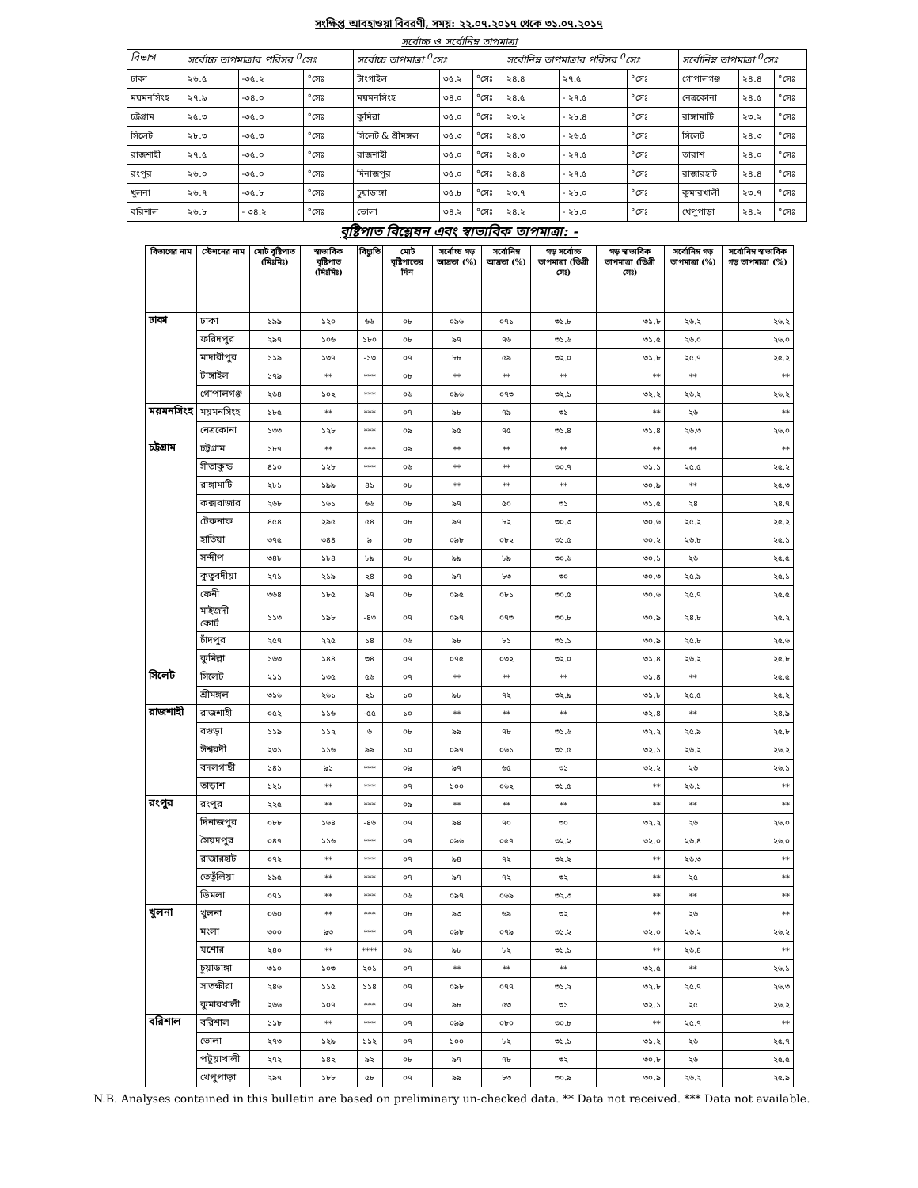সংক্ষিপ্ত আবহাওয়া বিবরণী, সময়: ২২.০৭.২০১৭ থেকে ৩১.০৭.২০১৭
সর্বোচ্চ ও সর্বোনিম্ন তাপমাত্রা
| বিভাগ | সর্বোচ্চ তাপমাত্রার পরিসর <sup>0</sup>সেঃ | | | সর্বোচ্চ তাপমাত্রা <sup>0</sup>সেঃ | | | সর্বোনিম্ন তাপমাত্রার পরিসর <sup>0</sup>সেঃ | | | সর্বোনিম্ন তাপমাত্রা <sup>0</sup>সেঃ | | |
| --- | --- | --- | --- | --- | --- | --- | --- | --- | --- | --- | --- | --- |
| ঢাকা | ২৬.৫ | -৩৫.২ | °সেঃ | টাংগাইল | ৩৫.২ | °সেঃ | ২৪.৪ | ২৭.৫ | °সেঃ | গোপালগঞ্জ | ২৪.৪ | °সেঃ |
| ময়মনসিংহ | ২৭.৯ | -৩৪.০ | °সেঃ | ময়মনসিংহ | ৩৪.০ | °সেঃ | ২৪.৫ | - ২৭.৫ | °সেঃ | নেত্রকোনা | ২৪.৫ | °সেঃ |
| চট্টগ্রাম | ২৫.৩ | -৩৫.০ | °সেঃ | কুমিল্লা | ৩৫.০ | °সেঃ | ২৩.২ | - ২৮.৪ | °সেঃ | রাঙ্গামাটি | ২৩.২ | °সেঃ |
| সিলেট | ২৮.৩ | -৩৫.৩ | °সেঃ | সিলেট & শ্রীমঙ্গল | ৩৫.৩ | °সেঃ | ২৪.৩ | - ২৬.৫ | °সেঃ | সিলেট | ২৪.৩ | °সেঃ |
| রাজশাহী | ২৭.৫ | -৩৫.০ | °সেঃ | রাজশাহী | ৩৫.০ | °সেঃ | ২৪.০ | - ২৭.৫ | °সেঃ | তারাশ | ২৪.০ | °সেঃ |
| রংপুর | ২৬.০ | -৩৫.০ | °সেঃ | দিনাজপুর | ৩৫.০ | °সেঃ | ২৪.৪ | - ২৭.৫ | °সেঃ | রাজারহাট | ২৪.৪ | °সেঃ |
| খুলনা | ২৬.৭ | -৩৫.৮ | °সেঃ | চুয়াডাঙ্গা | ৩৫.৮ | °সেঃ | ২৩.৭ | - ২৮.০ | °সেঃ | কুমারখালী | ২৩.৭ | °সেঃ |
| বরিশাল | ২৬.৮ | - ৩৪.২ | °সেঃ | ভোলা | ৩৪.২ | °সেঃ | ২৪.২ | - ২৮.০ | °সেঃ | খেপুপাড়া | ২৪.২ | °সেঃ |
বৃষ্টিপাত বিশ্লেষন এবং স্বাভাবিক তাপমাত্রা: -
| বিভাগের নাম | স্টেশনের নাম | মোট বৃষ্টিপাত (মিঃমিঃ) | স্বাভাবিক বৃষ্টিপাত (মিঃমিঃ) | বিচ্যুতি | মোট বৃষ্টিপাতের দিন | সর্বোচ্চ গড় আদ্রতা (%) | সর্বোনিম্ন আদ্রতা (%) | গড় সর্বোচ্চ তাপমাত্রা (ডিগ্রী সেঃ) | গড় স্বাভাবিক তাপমাত্রা (ডিগ্রী সেঃ) | সর্বোনিম্ন গড় তাপমাত্রা (%) | সর্বোনিম্ন স্বাভাবিক গড় তাপমাত্রা (%) |
| --- | --- | --- | --- | --- | --- | --- | --- | --- | --- | --- | --- |
| ঢাকা | ঢাকা | ১৯৯ | ১২০ | ৬৬ | ০৮ | ০৯৬ | ০৭১ | ৩১.৮ | ৩১.৮ | ২৬.২ | ২৬.২ |
| | ফরিদপুর | ২৯৭ | ১০৬ | ১৮০ | ০৮ | ৯৭ | ৭৬ | ৩১.৬ | ৩১.৫ | ২৬.০ | ২৬.০ |
| | মাদারীপুর | ১১৯ | ১৩৭ | -১৩ | ০৭ | ৮৮ | ৫৯ | ৩২.০ | ৩১.৮ | ২৫.৭ | ২৫.২ |
| | টাঙ্গাইল | ১৭৯ | ** | *** | ০৮ | ** | ** | ** | ** | ** | ** |
| | গোপালগঞ্জ | ২৬৪ | ১০২ | *** | ০৬ | ০৯৬ | ০৭৩ | ৩২.১ | ৩২.২ | ২৬.২ | ২৬.২ |
| ময়মনসিংহ | ময়মনসিংহ | ১৮৫ | ** | *** | ০৭ | ৯৮ | ৭৯ | ৩১ | ** | ২৬ | ** |
| | নেত্রকোনা | ১৩৩ | ১২৮ | *** | ০৯ | ৯৫ | ৭৫ | ৩১.৪ | ৩১.৪ | ২৬.৩ | ২৬.০ |
| চট্টগ্রাম | চট্টগ্রাম | ১৮৭ | ** | *** | ০৯ | ** | ** | ** | ** | ** | ** |
| | সীতাকুন্ড | ৪১০ | ১২৮ | *** | ০৬ | ** | ** | ৩০.৭ | ৩১.১ | ২৫.৫ | ২৫.২ |
| | রাঙ্গামাটি | ২৮১ | ১৯৯ | ৪১ | ০৮ | ** | ** | ** | ৩০.৯ | ** | ২৫.৩ |
| | কক্সবাজার | ২৬৮ | ১৬১ | ৬৬ | ০৮ | ৯৭ | ৫০ | ৩১ | ৩১.৫ | ২৪ | ২৪.৭ |
| | টেকনাফ | ৪৫৪ | ২৯৫ | ৫৪ | ০৮ | ৯৭ | ৮২ | ৩০.৩ | ৩০.৬ | ২৫.২ | ২৫.২ |
| | হাতিয়া | ৩৭৫ | ৩৪৪ | ৯ | ০৮ | ০৯৮ | ০৮২ | ৩১.৫ | ৩০.২ | ২৬.৮ | ২৫.১ |
| | সন্দীপ | ৩৪৮ | ১৮৪ | ৮৯ | ০৮ | ৯৯ | ৮৯ | ৩০.৬ | ৩০.১ | ২৬ | ২৫.৫ |
| | কুতুবদীয়া | ২৭১ | ২১৯ | ২৪ | ০৫ | ৯৭ | ৮৩ | ৩০ | ৩০.৩ | ২৫.৯ | ২৫.১ |
| | ফেনী | ৩৬৪ | ১৮৫ | ৯৭ | ০৮ | ০৯৫ | ০৮১ | ৩০.৫ | ৩০.৬ | ২৫.৭ | ২৫.৫ |
| | মাইজদী কোর্ট | ১১৩ | ১৯৮ | -৪৩ | ০৭ | ০৯৭ | ০৭৩ | ৩০.৮ | ৩০.৯ | ২৪.৮ | ২৫.২ |
| | চাঁদপুর | ২৫৭ | ২২৫ | ১৪ | ০৬ | ৯৮ | ৮১ | ৩১.১ | ৩০.৯ | ২৫.৮ | ২৫.৬ |
| | কুমিল্লা | ১৬৩ | ১৪৪ | ৩৪ | ০৭ | ০৭৫ | ০৩২ | ৩২.০ | ৩১.৪ | ২৬.২ | ২৫.৮ |
| সিলেট | সিলেট | ২১১ | ১৩৫ | ৫৬ | ০৭ | ** | ** | ** | ৩১.৪ | ** | ২৫.৫ |
| | শ্রীমঙ্গল | ৩১৬ | ২৬১ | ২১ | ১০ | ৯৮ | ৭২ | ৩২.৯ | ৩১.৮ | ২৫.৫ | ২৫.২ |
| রাজশাহী | রাজশাহী | ০৫২ | ১১৬ | -৫৫ | ১০ | ** | ** | ** | ৩২.৪ | ** | ২৪.৯ |
| | বগুড়া | ১১৯ | ১১২ | ৬ | ০৮ | ৯৯ | ৭৮ | ৩১.৬ | ৩২.২ | ২৫.৯ | ২৫.৮ |
| | ঈশ্বরদী | ২৩১ | ১১৬ | ৯৯ | ১০ | ০৯৭ | ০৬১ | ৩১.৫ | ৩২.১ | ২৬.২ | ২৬.২ |
| | বদলগাছী | ১৪১ | ৯১ | *** | ০৯ | ৯৭ | ৬৫ | ৩১ | ৩২.২ | ২৬ | ২৬.১ |
| | তাড়াশ | ১২১ | ** | *** | ০৭ | ১০০ | ০৬২ | ৩১.৫ | ** | ২৬.১ | ** |
| রংপুর | রংপুর | ২২৫ | ** | *** | ০৯ | ** | ** | ** | ** | ** | ** |
| | দিনাজপুর | ০৮৮ | ১৬৪ | -৪৬ | ০৭ | ৯৪ | ৭০ | ৩০ | ৩২.২ | ২৬ | ২৬.০ |
| | সৈয়দপুর | ০৪৭ | ১১৬ | *** | ০৭ | ০৯৬ | ০৫৭ | ৩২.২ | ৩২.০ | ২৬.৪ | ২৬.০ |
| | রাজারহাট | ০৭২ | ** | *** | ০৭ | ৯৪ | ৭২ | ৩২.২ | ** | ২৬.৩ | ** |
| | তেতুঁলিয়া | ১৯৫ | ** | *** | ০৭ | ৯৭ | ৭২ | ৩২ | ** | ২৫ | ** |
| | ডিমলা | ০৭১ | ** | *** | ০৬ | ০৯৭ | ০৬৯ | ৩২.৩ | ** | ** | ** |
| খুলনা | খুলনা | ০৬০ | ** | *** | ০৮ | ৯৩ | ৬৯ | ৩২ | ** | ২৬ | ** |
| | মংলা | ৩০০ | ৯৩ | *** | ০৭ | ০৯৮ | ০৭৯ | ৩১.২ | ৩২.০ | ২৬.২ | ২৬.২ |
| | যশোর | ২৪০ | ** | **** | ০৬ | ৯৮ | ৮২ | ৩১.১ | ** | ২৬.৪ | ** |
| | চুয়াডাঙ্গা | ৩১০ | ১০৩ | ২০১ | ০৭ | ** | ** | ** | ৩২.৫ | ** | ২৬.১ |
| | সাতক্ষীরা | ২৪৬ | ১১৫ | ১১৪ | ০৭ | ০৯৮ | ০৭৭ | ৩১.২ | ৩২.৮ | ২৫.৭ | ২৬.৩ |
| | কুমারখালী | ২৬৬ | ১০৭ | *** | ০৭ | ৯৮ | ৫৩ | ৩১ | ৩২.১ | ২৫ | ২৬.২ |
| বরিশাল | বরিশাল | ১১৮ | ** | *** | ০৭ | ০৯৯ | ০৮০ | ৩০.৮ | ** | ২৫.৭ | ** |
| | ভোলা | ২৭৩ | ১২৯ | ১১২ | ০৭ | ১০০ | ৮২ | ৩১.১ | ৩১.২ | ২৬ | ২৫.৭ |
| | পটুয়াখালী | ২৭২ | ১৪২ | ৯২ | ০৮ | ৯৭ | ৭৮ | ৩২ | ৩০.৮ | ২৬ | ২৫.৫ |
| | খেপুপাড়া | ২৯৭ | ১৮৮ | ৫৮ | ০৭ | ৯৯ | ৮৩ | ৩০.৯ | ৩০.৯ | ২৬.২ | ২৫.৯ |
N.B. Analyses contained in this bulletin are based on preliminary un-checked data. ** Data not received. *** Data not available.